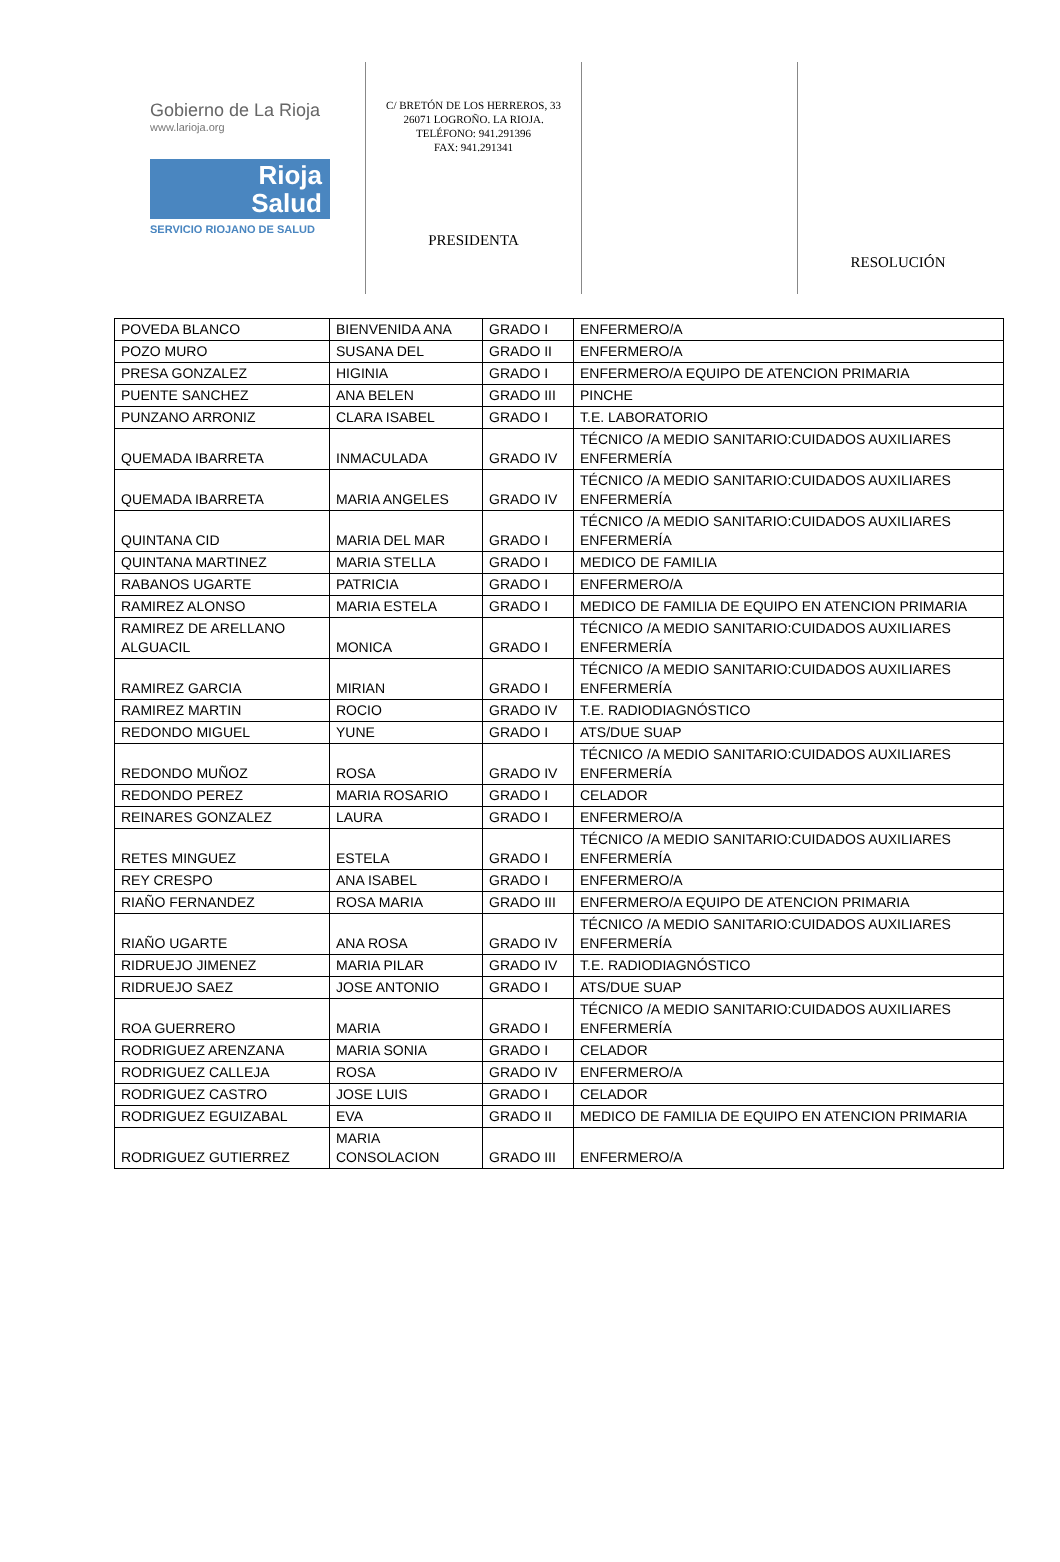Gobierno de La Rioja
www.larioja.org
Rioja
Salud
SERVICIO RIOJANO DE SALUD
C/ BRETÓN DE LOS HERREROS, 33
26071 LOGROÑO. LA RIOJA.
TELÉFONO: 941.291396
FAX: 941.291341
PRESIDENTA
RESOLUCIÓN
| POVEDA BLANCO | BIENVENIDA ANA | GRADO I | ENFERMERO/A |
| POZO MURO | SUSANA DEL | GRADO II | ENFERMERO/A |
| PRESA GONZALEZ | HIGINIA | GRADO I | ENFERMERO/A EQUIPO DE ATENCION PRIMARIA |
| PUENTE SANCHEZ | ANA BELEN | GRADO III | PINCHE |
| PUNZANO ARRONIZ | CLARA ISABEL | GRADO I | T.E. LABORATORIO |
| QUEMADA IBARRETA | INMACULADA | GRADO IV | TÉCNICO /A MEDIO SANITARIO:CUIDADOS AUXILIARES ENFERMERÍA |
| QUEMADA IBARRETA | MARIA ANGELES | GRADO IV | TÉCNICO /A MEDIO SANITARIO:CUIDADOS AUXILIARES ENFERMERÍA |
| QUINTANA CID | MARIA DEL MAR | GRADO I | TÉCNICO /A MEDIO SANITARIO:CUIDADOS AUXILIARES ENFERMERÍA |
| QUINTANA MARTINEZ | MARIA STELLA | GRADO I | MEDICO DE FAMILIA |
| RABANOS UGARTE | PATRICIA | GRADO I | ENFERMERO/A |
| RAMIREZ ALONSO | MARIA ESTELA | GRADO I | MEDICO DE FAMILIA DE EQUIPO EN ATENCION PRIMARIA |
| RAMIREZ DE ARELLANO ALGUACIL | MONICA | GRADO I | TÉCNICO /A MEDIO SANITARIO:CUIDADOS AUXILIARES ENFERMERÍA |
| RAMIREZ GARCIA | MIRIAN | GRADO I | TÉCNICO /A MEDIO SANITARIO:CUIDADOS AUXILIARES ENFERMERÍA |
| RAMIREZ MARTIN | ROCIO | GRADO IV | T.E. RADIODIAGNÓSTICO |
| REDONDO MIGUEL | YUNE | GRADO I | ATS/DUE SUAP |
| REDONDO MUÑOZ | ROSA | GRADO IV | TÉCNICO /A MEDIO SANITARIO:CUIDADOS AUXILIARES ENFERMERÍA |
| REDONDO PEREZ | MARIA ROSARIO | GRADO I | CELADOR |
| REINARES GONZALEZ | LAURA | GRADO I | ENFERMERO/A |
| RETES MINGUEZ | ESTELA | GRADO I | TÉCNICO /A MEDIO SANITARIO:CUIDADOS AUXILIARES ENFERMERÍA |
| REY CRESPO | ANA ISABEL | GRADO I | ENFERMERO/A |
| RIAÑO FERNANDEZ | ROSA MARIA | GRADO III | ENFERMERO/A EQUIPO DE ATENCION PRIMARIA |
| RIAÑO UGARTE | ANA ROSA | GRADO IV | TÉCNICO /A MEDIO SANITARIO:CUIDADOS AUXILIARES ENFERMERÍA |
| RIDRUEJO JIMENEZ | MARIA PILAR | GRADO IV | T.E. RADIODIAGNÓSTICO |
| RIDRUEJO SAEZ | JOSE ANTONIO | GRADO I | ATS/DUE SUAP |
| ROA GUERRERO | MARIA | GRADO I | TÉCNICO /A MEDIO SANITARIO:CUIDADOS AUXILIARES ENFERMERÍA |
| RODRIGUEZ ARENZANA | MARIA SONIA | GRADO I | CELADOR |
| RODRIGUEZ CALLEJA | ROSA | GRADO IV | ENFERMERO/A |
| RODRIGUEZ CASTRO | JOSE LUIS | GRADO I | CELADOR |
| RODRIGUEZ EGUIZABAL | EVA | GRADO II | MEDICO DE FAMILIA DE EQUIPO EN ATENCION PRIMARIA |
| RODRIGUEZ GUTIERREZ | MARIA CONSOLACION | GRADO III | ENFERMERO/A |